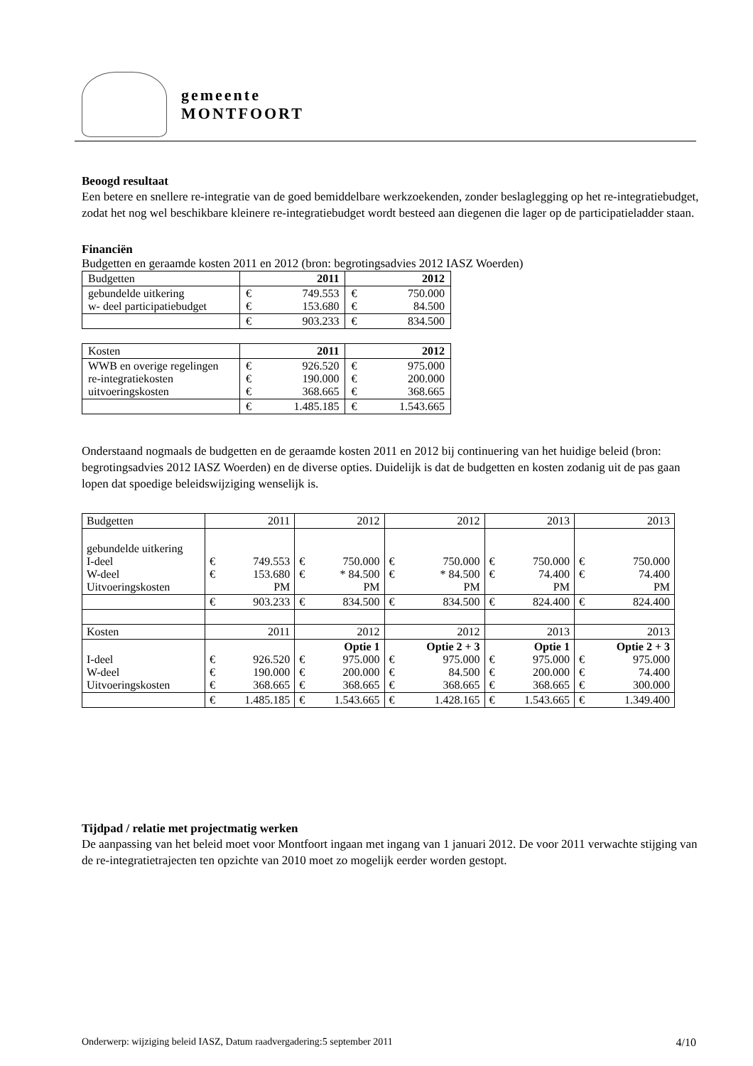gemeente
MONTFOORT
Beoogd resultaat
Een betere en snellere re-integratie van de goed bemiddelbare werkzoekenden, zonder beslaglegging op het re-integratiebudget, zodat het nog wel beschikbare kleinere re-integratiebudget wordt besteed aan diegenen die lager op de participatieladder staan.
Financiën
Budgetten en geraamde kosten 2011 en 2012 (bron: begrotingsadvies 2012 IASZ Woerden)
| Budgetten | 2011 | | 2012 | |
| --- | --- | --- | --- | --- |
| gebundelde uitkering w- deel participatiebudget | € € | 749.553 153.680 | € € | 750.000 84.500 |
| | € | 903.233 | € | 834.500 |
| Kosten | 2011 | | 2012 | |
| --- | --- | --- | --- | --- |
| WWB en overige regelingen re-integratiekosten uitvoeringskosten | € € € | 926.520 190.000 368.665 | € € € | 975.000 200.000 368.665 |
| | € | 1.485.185 | € | 1.543.665 |
Onderstaand nogmaals de budgetten en de geraamde kosten 2011 en 2012 bij continuering van het huidige beleid (bron: begrotingsadvies 2012 IASZ Woerden) en de diverse opties. Duidelijk is dat de budgetten en kosten zodanig uit de pas gaan lopen dat spoedige beleidswijziging wenselijk is.
| Budgetten | 2011 | | 2012 | | 2012 | | 2013 | | 2013 | |
| --- | --- | --- | --- | --- | --- | --- | --- | --- | --- | --- |
| gebundelde uitkering I-deel W-deel Uitvoeringskosten | € € | 749.553 153.680 PM | € € | 750.000 * 84.500 PM | € € | 750.000 * 84.500 PM | € € | 750.000 74.400 PM | € € | 750.000 74.400 PM |
| | € | 903.233 | € | 834.500 | € | 834.500 | € | 824.400 | € | 824.400 |
| Kosten | 2011 | | 2012 | | 2012 | | 2013 | | 2013 | |
| I-deel W-deel Uitvoeringskosten | € € € | 926.520 190.000 368.665 | € € € | Optie 1 975.000 200.000 368.665 | € € € | Optie 2 + 3 975.000 84.500 368.665 | € € € | Optie 1 975.000 200.000 368.665 | € € € | Optie 2 + 3 975.000 74.400 300.000 |
| | € | 1.485.185 | € | 1.543.665 | € | 1.428.165 | € | 1.543.665 | € | 1.349.400 |
Tijdpad / relatie met projectmatig werken
De aanpassing van het beleid moet voor Montfoort ingaan met ingang van 1 januari 2012. De voor 2011 verwachte stijging van de re-integratietrajecten ten opzichte van 2010 moet zo mogelijk eerder worden gestopt.
Onderwerp: wijziging beleid IASZ, Datum raadvergadering:5 september 2011 4/10